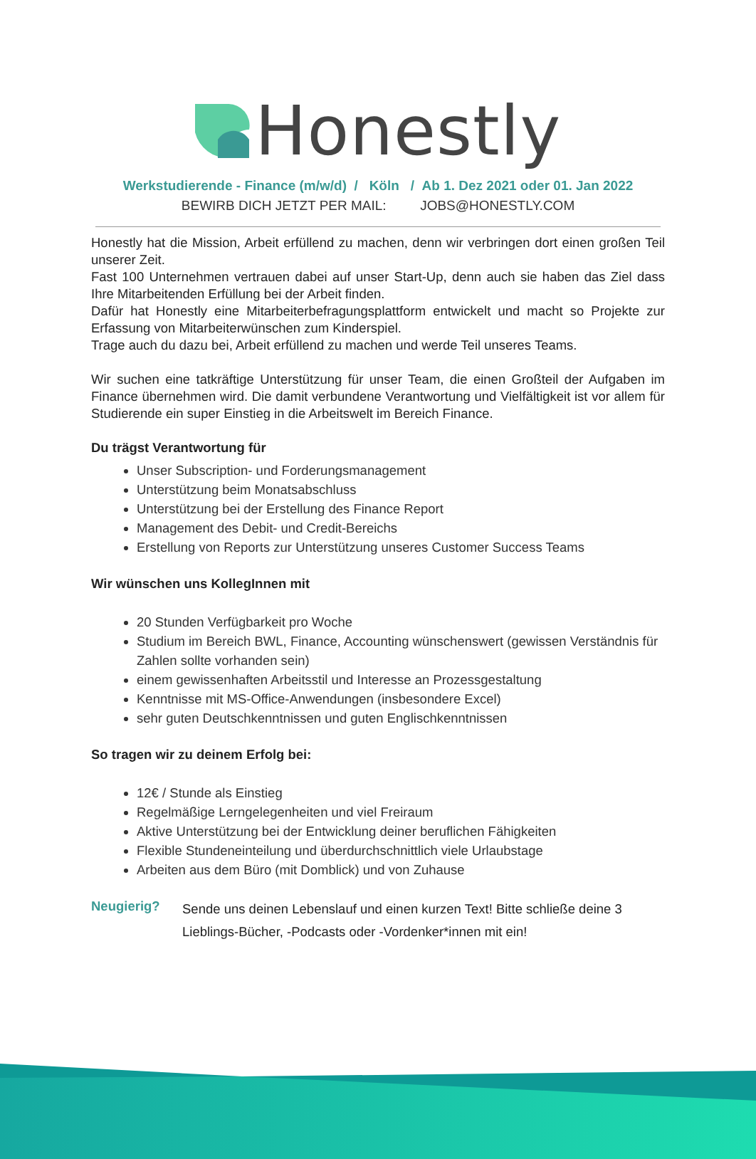Honestly
Werkstudierende - Finance (m/w/d) / Köln / Ab 1. Dez 2021 oder 01. Jan 2022
BEWIRB DICH JETZT PER MAIL: JOBS@HONESTLY.COM
Honestly hat die Mission, Arbeit erfüllend zu machen, denn wir verbringen dort einen großen Teil unserer Zeit.
Fast 100 Unternehmen vertrauen dabei auf unser Start-Up, denn auch sie haben das Ziel dass Ihre Mitarbeitenden Erfüllung bei der Arbeit finden.
Dafür hat Honestly eine Mitarbeiterbefragungsplattform entwickelt und macht so Projekte zur Erfassung von Mitarbeiterwünschen zum Kinderspiel.
Trage auch du dazu bei, Arbeit erfüllend zu machen und werde Teil unseres Teams.
Wir suchen eine tatkräftige Unterstützung für unser Team, die einen Großteil der Aufgaben im Finance übernehmen wird. Die damit verbundene Verantwortung und Vielfältigkeit ist vor allem für Studierende ein super Einstieg in die Arbeitswelt im Bereich Finance.
Du trägst Verantwortung für
Unser Subscription- und Forderungsmanagement
Unterstützung beim Monatsabschluss
Unterstützung bei der Erstellung des Finance Report
Management des Debit- und Credit-Bereichs
Erstellung von Reports zur Unterstützung unseres Customer Success Teams
Wir wünschen uns KollegInnen mit
20 Stunden Verfügbarkeit pro Woche
Studium im Bereich BWL, Finance, Accounting wünschenswert (gewissen Verständnis für Zahlen sollte vorhanden sein)
einem gewissenhaften Arbeitsstil und Interesse an Prozessgestaltung
Kenntnisse mit MS-Office-Anwendungen (insbesondere Excel)
sehr guten Deutschkenntnissen und guten Englischkenntnissen
So tragen wir zu deinem Erfolg bei:
12€ / Stunde als Einstieg
Regelmäßige Lerngelegenheiten und viel Freiraum
Aktive Unterstützung bei der Entwicklung deiner beruflichen Fähigkeiten
Flexible Stundeneinteilung und überdurchschnittlich viele Urlaubstage
Arbeiten aus dem Büro (mit Domblick) und von Zuhause
Neugierig?
Sende uns deinen Lebenslauf und einen kurzen Text! Bitte schließe deine 3 Lieblings-Bücher, -Podcasts oder -Vordenker*innen mit ein!